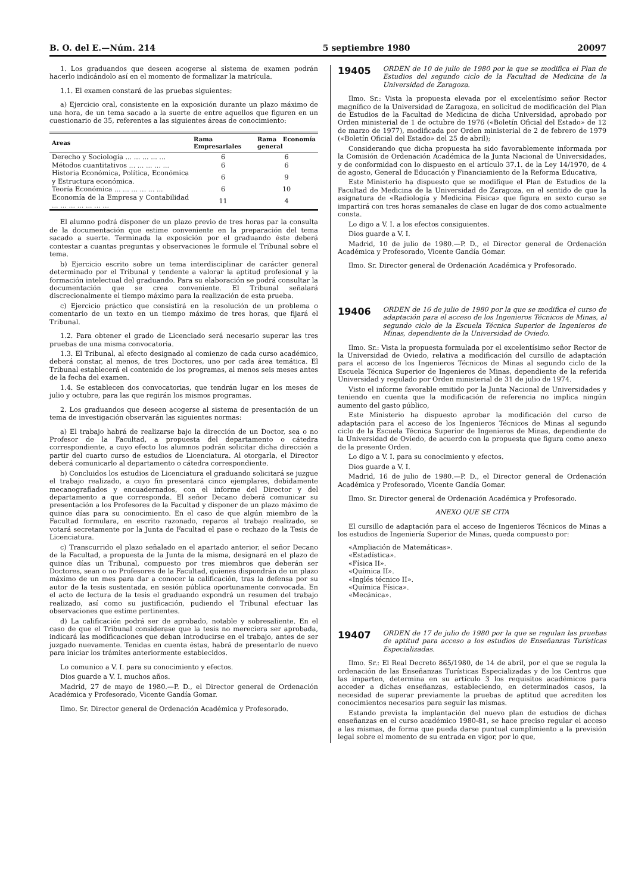B. O. del E.—Núm. 214 5 septiembre 1980 20097
1. Los graduandos que deseen acogerse al sistema de examen podrán hacerlo indicándolo así en el momento de formalizar la matrícula.
1.1. El examen constará de las pruebas siguientes:
a) Ejercicio oral, consistente en la exposición durante un plazo máximo de una hora, de un tema sacado a la suerte de entre aquellos que figuren en un cuestionario de 35, referentes a las siguientes áreas de conocimiento:
| Areas | Rama Empresariales | Rama Economía general |
| --- | --- | --- |
| Derecho y Sociología ... ... ... ... ... | 6 | 6 |
| Métodos cuantitativos ... ... ... ... ... | 6 | 6 |
| Historia Económica, Política, Económica y Estructura económica. | 6 | 9 |
| Teoría Económica ... ... ... ... ... ... | 6 | 10 |
| Economía de la Empresa y Contabilidad ... ... ... ... ... ... ... | 11 | 4 |
El alumno podrá disponer de un plazo previo de tres horas par la consulta de la documentación que estime conveniente en la preparación del tema sacado a suerte. Terminada la exposición por el graduando éste deberá contestar a cuantas preguntas y observaciones le formule el Tribunal sobre el tema.
b) Ejercicio escrito sobre un tema interdisciplinar de carácter general determinado por el Tribunal y tendente a valorar la aptitud profesional y la formación intelectual del graduando. Para su elaboración se podrá consultar la documentación que se crea conveniente. El Tribunal señalará discrecionalmente el tiempo máximo para la realización de esta prueba.
c) Ejercicio práctico que consistirá en la resolución de un problema o comentario de un texto en un tiempo máximo de tres horas, que fijará el Tribunal.
1.2. Para obtener el grado de Licenciado será necesario superar las tres pruebas de una misma convocatoria.
1.3. El Tribunal, al efecto designado al comienzo de cada curso académico, deberá constar, al menos, de tres Doctores, uno por cada área temática. El Tribunal establecerá el contenido de los programas, al menos seis meses antes de la fecha del examen.
1.4. Se establecen dos convocatorias, que tendrán lugar en los meses de julio y octubre, para las que regirán los mismos programas.
2. Los graduandos que deseen acogerse al sistema de presentación de un tema de investigación observarán las siguientes normas:
a) El trabajo habrá de realizarse bajo la dirección de un Doctor, sea o no Profesor de la Facultad, a propuesta del departamento o cátedra correspondiente, a cuyo efecto los alumnos podrán solicitar dicha dirección a partir del cuarto curso de estudios de Licenciatura. Al otorgarla, el Director deberá comunicarlo al departamento o cátedra correspondiente.
b) Concluidos los estudios de Licenciatura el graduando solicitará se juzgue el trabajo realizado, a cuyo fin presentará cinco ejemplares, debidamente mecanografiados y encuadernados, con el informe del Director y del departamento a que corresponda. El señor Decano deberá comunicar su presentación a los Profesores de la Facultad y disponer de un plazo máximo de quince días para su conocimiento. En el caso de que algún miembro de la Facultad formulara, en escrito razonado, reparos al trabajo realizado, se votará secretamente por la Junta de Facultad el pase o rechazo de la Tesis de Licenciatura.
c) Transcurrido el plazo señalado en el apartado anterior, el señor Decano de la Facultad, a propuesta de la Junta de la misma, designará en el plazo de quince días un Tribunal, compuesto por tres miembros que deberán ser Doctores, sean o no Profesores de la Facultad, quienes dispondrán de un plazo máximo de un mes para dar a conocer la calificación, tras la defensa por su autor de la tesis sustentada, en sesión pública oportunamente convocada. En el acto de lectura de la tesis el graduando expondrá un resumen del trabajo realizado, así como su justificación, pudiendo el Tribunal efectuar las observaciones que estime pertinentes.
d) La calificación podrá ser de aprobado, notable y sobresaliente. En el caso de que el Tribunal considerase que la tesis no mereciera ser aprobada, indicará las modificaciones que deban introducirse en el trabajo, antes de ser juzgado nuevamente. Tenidas en cuenta éstas, habrá de presentarlo de nuevo para iniciar los trámites anteriormente establecidos.
Lo comunico a V. I. para su conocimiento y efectos.
Dios guarde a V. I. muchos años.
Madrid, 27 de mayo de 1980.—P. D., el Director general de Ordenación Académica y Profesorado, Vicente Gandía Gomar.
Ilmo. Sr. Director general de Ordenación Académica y Profesorado.
19405 ORDEN de 10 de julio de 1980 por la que se modifica el Plan de Estudios del segundo ciclo de la Facultad de Medicina de la Universidad de Zaragoza.
Ilmo. Sr.: Vista la propuesta elevada por el excelentísimo señor Rector magnífico de la Universidad de Zaragoza, en solicitud de modificación del Plan de Estudios de la Facultad de Medicina de dicha Universidad, aprobado por Orden ministerial de 1 de octubre de 1976 («Boletín Oficial del Estado» de 12 de marzo de 1977), modificada por Orden ministerial de 2 de febrero de 1979 («Boletín Oficial del Estado» del 25 de abril);
Considerando que dicha propuesta ha sido favorablemente informada por la Comisión de Ordenación Académica de la Junta Nacional de Universidades, y de conformidad con lo dispuesto en el artículo 37.1. de la Ley 14/1970, de 4 de agosto, General de Educación y Financiamiento de la Reforma Educativa,
Este Ministerio ha dispuesto que se modifique el Plan de Estudios de la Facultad de Medicina de la Universidad de Zaragoza, en el sentido de que la asignatura de «Radiología y Medicina Física» que figura en sexto curso se impartirá con tres horas semanales de clase en lugar de dos como actualmente consta.
Lo digo a V. I. a los efectos consiguientes.
Dios guarde a V. I.
Madrid, 10 de julio de 1980.—P. D., el Director general de Ordenación Académica y Profesorado, Vicente Gandía Gomar.
Ilmo. Sr. Director general de Ordenación Académica y Profesorado.
19406 ORDEN de 16 de julio de 1980 por la que se modifica el curso de adaptación para el acceso de los Ingenieros Técnicos de Minas, al segundo ciclo de la Escuela Técnica Superior de Ingenieros de Minas, dependiente de la Universidad de Oviedo.
Ilmo. Sr.: Vista la propuesta formulada por el excelentísimo señor Rector de la Universidad de Oviedo, relativa a modificación del cursillo de adaptación para el acceso de los Ingenieros Técnicos de Minas al segundo ciclo de la Escuela Técnica Superior de Ingenieros de Minas, dependiente de la referida Universidad y regulado por Orden ministerial de 31 de julio de 1974.
Visto el informe favorable emitido por la Junta Nacional de Universidades y teniendo en cuenta que la modificación de referencia no implica ningún aumento del gasto público,
Este Ministerio ha dispuesto aprobar la modificación del curso de adaptación para el acceso de los Ingenieros Técnicos de Minas al segundo ciclo de la Escuela Técnica Superior de Ingenieros de Minas, dependiente de la Universidad de Oviedo, de acuerdo con la propuesta que figura como anexo de la presente Orden.
Lo digo a V. I. para su conocimiento y efectos.
Dios guarde a V. I.
Madrid, 16 de julio de 1980.—P. D., el Director general de Ordenación Académica y Profesorado, Vicente Gandía Gomar.
Ilmo. Sr. Director general de Ordenación Académica y Profesorado.
ANEXO QUE SE CITA
El cursillo de adaptación para el acceso de Ingenieros Técnicos de Minas a los estudios de Ingeniería Superior de Minas, queda compuesto por:
«Ampliación de Matemáticas».
«Estadística».
«Física II».
«Química II».
«Inglés técnico II».
«Química Física».
«Mecánica».
19407 ORDEN de 17 de julio de 1980 por la que se regulan las pruebas de aptitud para acceso a los estudios de Enseñanzas Turísticas Especializadas.
Ilmo. Sr.: El Real Decreto 865/1980, de 14 de abril, por el que se regula la ordenación de las Enseñanzas Turísticas Especializadas y de los Centros que las imparten, determina en su artículo 3 los requisitos académicos para acceder a dichas enseñanzas, estableciendo, en determinados casos, la necesidad de superar previamente la pruebas de aptitud que acrediten los conocimientos necesarios para seguir las mismas.
Estando prevista la implantación del nuevo plan de estudios de dichas enseñanzas en el curso académico 1980-81, se hace preciso regular el acceso a las mismas, de forma que pueda darse puntual cumplimiento a la previsión legal sobre el momento de su entrada en vigor, por lo que,